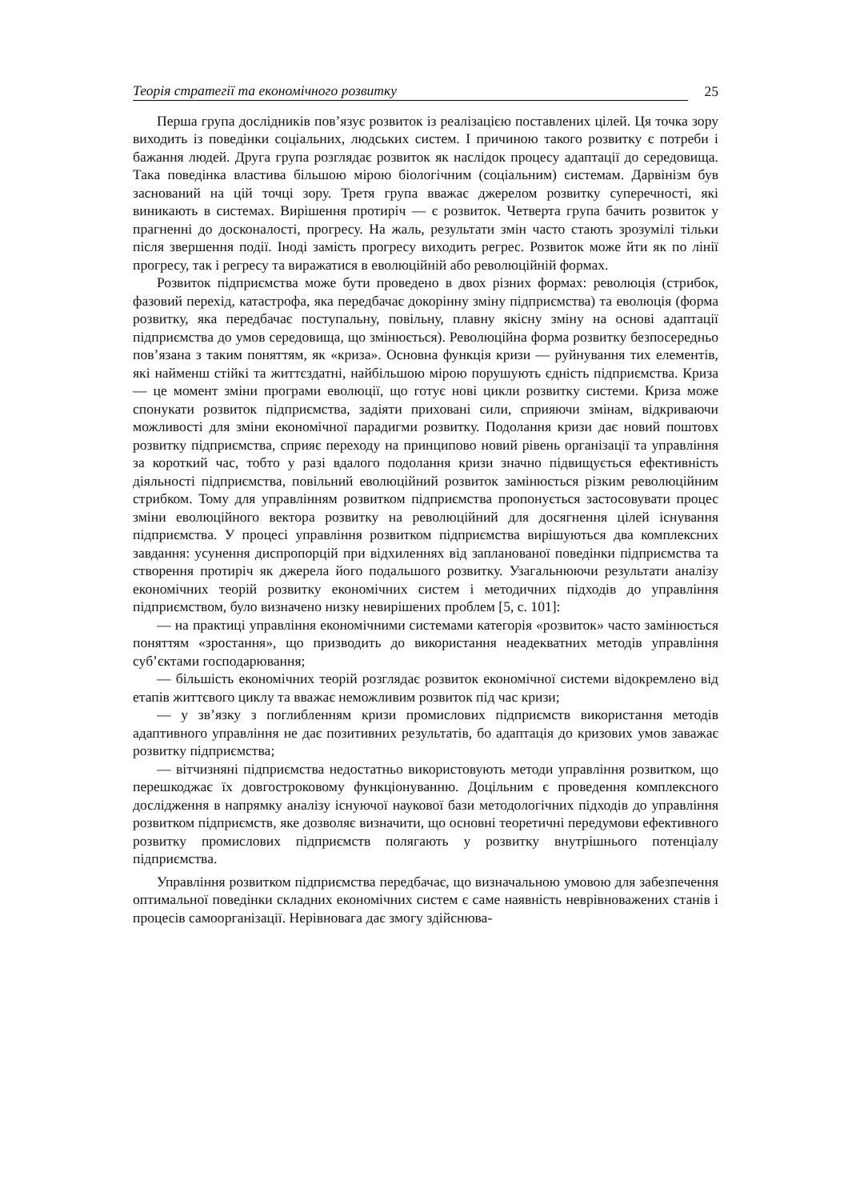Теорія стратегії та економічного розвитку 25
Перша група дослідників пов’язує розвиток із реалізацією поставлених цілей. Ця точка зору виходить із поведінки соціальних, людських систем. І причиною такого розвитку є потреби і бажання людей. Друга група розглядає розвиток як наслідок процесу адаптації до середовища. Така поведінка властива більшою мірою біологічним (соціальним) системам. Дарвінізм був заснований на цій точці зору. Третя група вважає джерелом розвитку суперечності, які виникають в системах. Вирішення протиріч — є розвиток. Четверта група бачить розвиток у прагненні до досконалості, прогресу. На жаль, результати змін часто стають зрозумілі тільки після звершення події. Іноді замість прогресу виходить регрес. Розвиток може йти як по лінії прогресу, так і регресу та виражатися в еволюційній або революційній формах.
Розвиток підприємства може бути проведено в двох різних формах: революція (стрибок, фазовий перехід, катастрофа, яка передбачає докорінну зміну підприємства) та еволюція (форма розвитку, яка передбачає поступальну, повільну, плавну якісну зміну на основі адаптації підприємства до умов середовища, що змінюється). Революційна форма розвитку безпосередньо пов’язана з таким поняттям, як «криза». Основна функція кризи — руйнування тих елементів, які найменш стійкі та життєздатні, найбільшою мірою порушують єдність підприємства. Криза — це момент зміни програми еволюції, що готує нові цикли розвитку системи. Криза може спонукати розвиток підприємства, задіяти приховані сили, сприяючи змінам, відкриваючи можливості для зміни економічної парадигми розвитку. Подолання кризи дає новий поштовх розвитку підприємства, сприяє переходу на принципово новий рівень організації та управління за короткий час, тобто у разі вдалого подолання кризи значно підвищується ефективність діяльності підприємства, повільний еволюційний розвиток замінюється різким революційним стрибком. Тому для управлінням розвитком підприємства пропонується застосовувати процес зміни еволюційного вектора розвитку на революційний для досягнення цілей існування підприємства. У процесі управління розвитком підприємства вирішуються два комплексних завдання: усунення диспропорцій при відхиленнях від запланованої поведінки підприємства та створення протиріч як джерела його подальшого розвитку. Узагальнюючи результати аналізу економічних теорій розвитку економічних систем і методичних підходів до управління підприємством, було визначено низку невирішених проблем [5, с. 101]:
— на практиці управління економічними системами категорія «розвиток» часто замінюється поняттям «зростання», що призводить до використання неадекватних методів управління суб’єктами господарювання;
— більшість економічних теорій розглядає розвиток економічної системи відокремлено від етапів життєвого циклу та вважає неможливим розвиток під час кризи;
— у зв’язку з поглибленням кризи промислових підприємств використання методів адаптивного управління не дає позитивних результатів, бо адаптація до кризових умов заважає розвитку підприємства;
— вітчизняні підприємства недостатньо використовують методи управління розвитком, що перешкоджає їх довгостроковому функціонуванню. Доцільним є проведення комплексного дослідження в напрямку аналізу існуючої наукової бази методологічних підходів до управління розвитком підприємств, яке дозволяє визначити, що основні теоретичні передумови ефективного розвитку промислових підприємств полягають у розвитку внутрішнього потенціалу підприємства.
Управління розвитком підприємства передбачає, що визначальною умовою для забезпечення оптимальної поведінки складних економічних систем є саме наявність неврівноважених станів і процесів самоорганізації. Нерівновага дає змогу здійснюва-